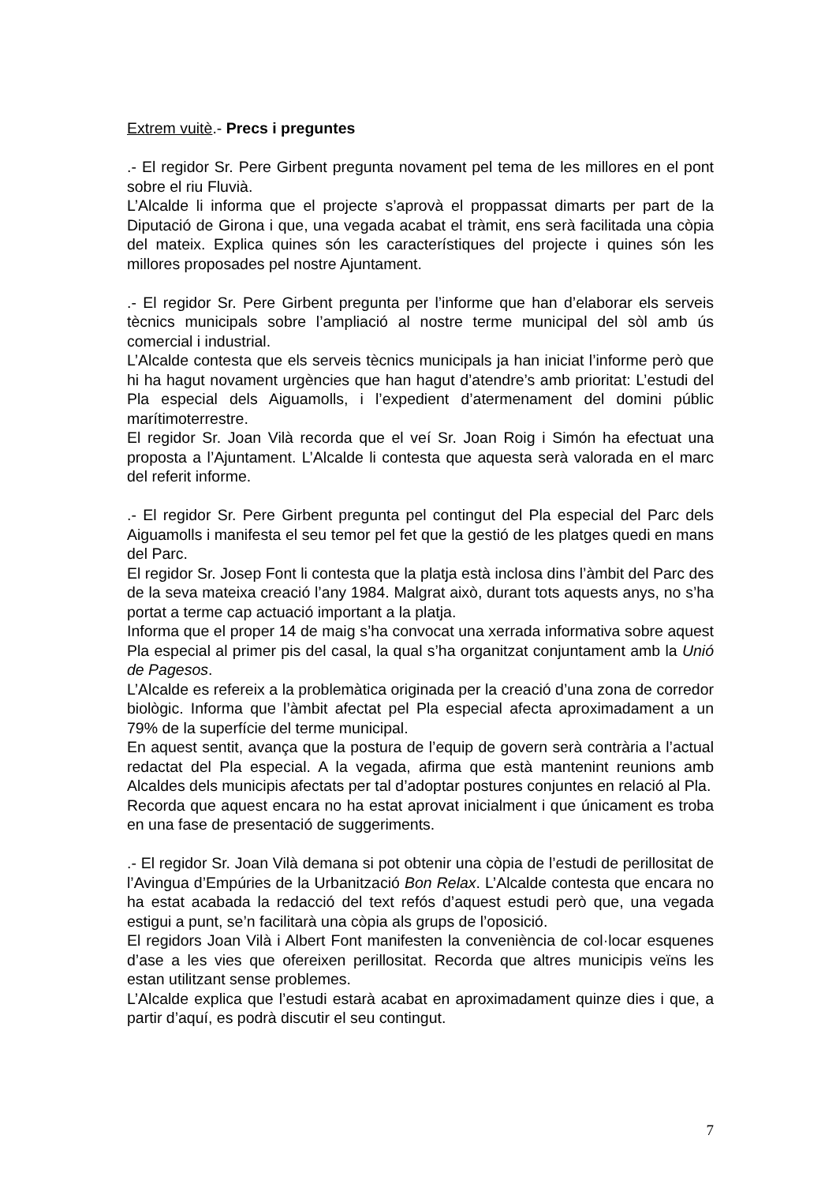Extrem vuitè.- Precs i preguntes
.- El regidor Sr. Pere Girbent pregunta novament pel tema de les millores en el pont sobre el riu Fluvià.
L’Alcalde li informa que el projecte s’aprovà el proppassat dimarts per part de la Diputació de Girona i que, una vegada acabat el tràmit, ens serà facilitada una còpia del mateix. Explica quines són les característiques del projecte i quines són les millores proposades pel nostre Ajuntament.
.- El regidor Sr. Pere Girbent pregunta per l’informe que han d’elaborar els serveis tècnics municipals sobre l’ampliació al nostre terme municipal del sòl amb ús comercial i industrial.
L’Alcalde contesta que els serveis tècnics municipals ja han iniciat l’informe però que hi ha hagut novament urgències que han hagut d’atendre’s amb prioritat: L’estudi del Pla especial dels Aiguamolls, i l’expedient d’atermenament del domini públic marítimoterrestre.
El regidor Sr. Joan Vilà recorda que el veí Sr. Joan Roig i Simón ha efectuat una proposta a l’Ajuntament. L’Alcalde li contesta que aquesta serà valorada en el marc del referit informe.
.- El regidor Sr. Pere Girbent pregunta pel contingut del Pla especial del Parc dels Aiguamolls i manifesta el seu temor pel fet que la gestió de les platges quedi en mans del Parc.
El regidor Sr. Josep Font li contesta que la platja està inclosa dins l’àmbit del Parc des de la seva mateixa creació l’any 1984. Malgrat això, durant tots aquests anys, no s’ha portat a terme cap actuació important a la platja.
Informa que el proper 14 de maig s’ha convocat una xerrada informativa sobre aquest Pla especial al primer pis del casal, la qual s’ha organitzat conjuntament amb la Unió de Pagesos.
L’Alcalde es refereix a la problemàtica originada per la creació d’una zona de corredor biològic. Informa que l’àmbit afectat pel Pla especial afecta aproximadament a un 79% de la superfície del terme municipal.
En aquest sentit, avança que la postura de l’equip de govern serà contrària a l’actual redactat del Pla especial. A la vegada, afirma que està mantenint reunions amb Alcaldes dels municipis afectats per tal d’adoptar postures conjuntes en relació al Pla.
Recorda que aquest encara no ha estat aprovat inicialment i que únicament es troba en una fase de presentació de suggeriments.
.- El regidor Sr. Joan Vilà demana si pot obtenir una còpia de l’estudi de perillositat de l’Avingua d’Empúries de la Urbanització Bon Relax. L’Alcalde contesta que encara no ha estat acabada la redacció del text refós d’aquest estudi però que, una vegada estigui a punt, se’n facilitarà una còpia als grups de l’oposició.
El regidors Joan Vilà i Albert Font manifesten la conveniència de col·locar esquenes d’ase a les vies que ofereixen perillositat. Recorda que altres municipis veïns les estan utilitzant sense problemes.
L’Alcalde explica que l’estudi estarà acabat en aproximadament quinze dies i que, a partir d’aquí, es podrà discutir el seu contingut.
7